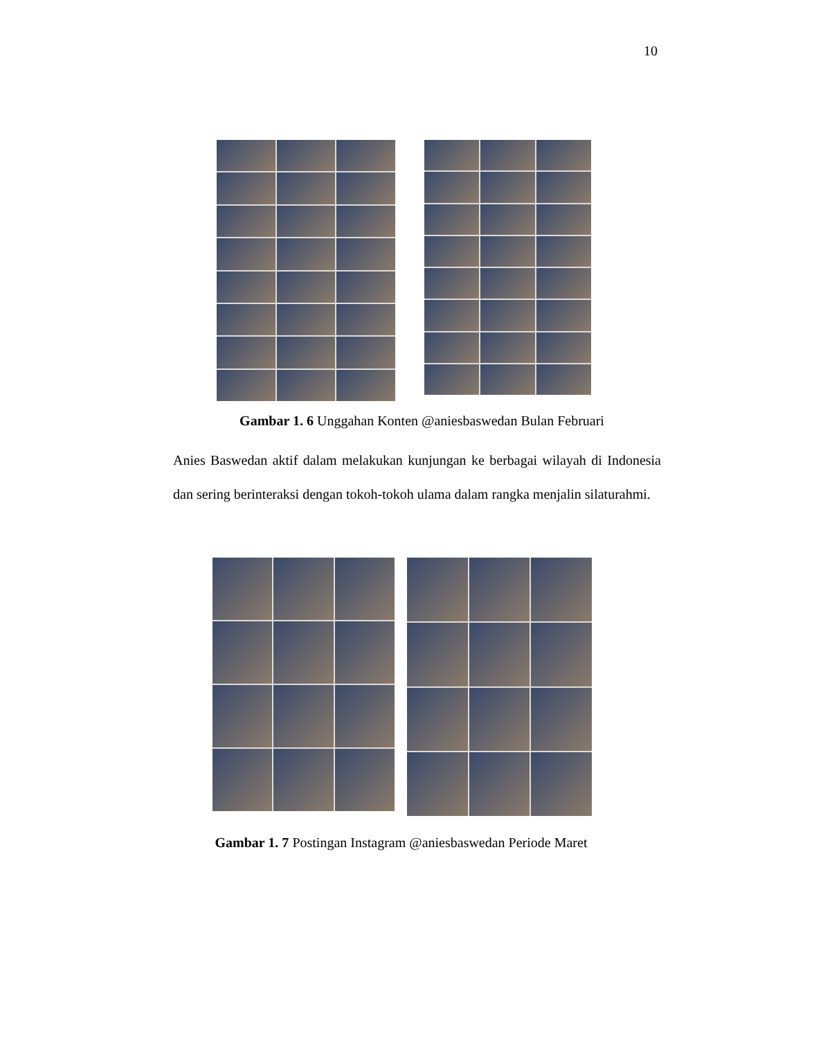10
Gambar 1. 6 Unggahan Konten @aniesbaswedan Bulan Februari
Anies Baswedan aktif dalam melakukan kunjungan ke berbagai wilayah di Indonesia dan sering berinteraksi dengan tokoh-tokoh ulama dalam rangka menjalin silaturahmi.
Gambar 1. 7 Postingan Instagram @aniesbaswedan Periode Maret